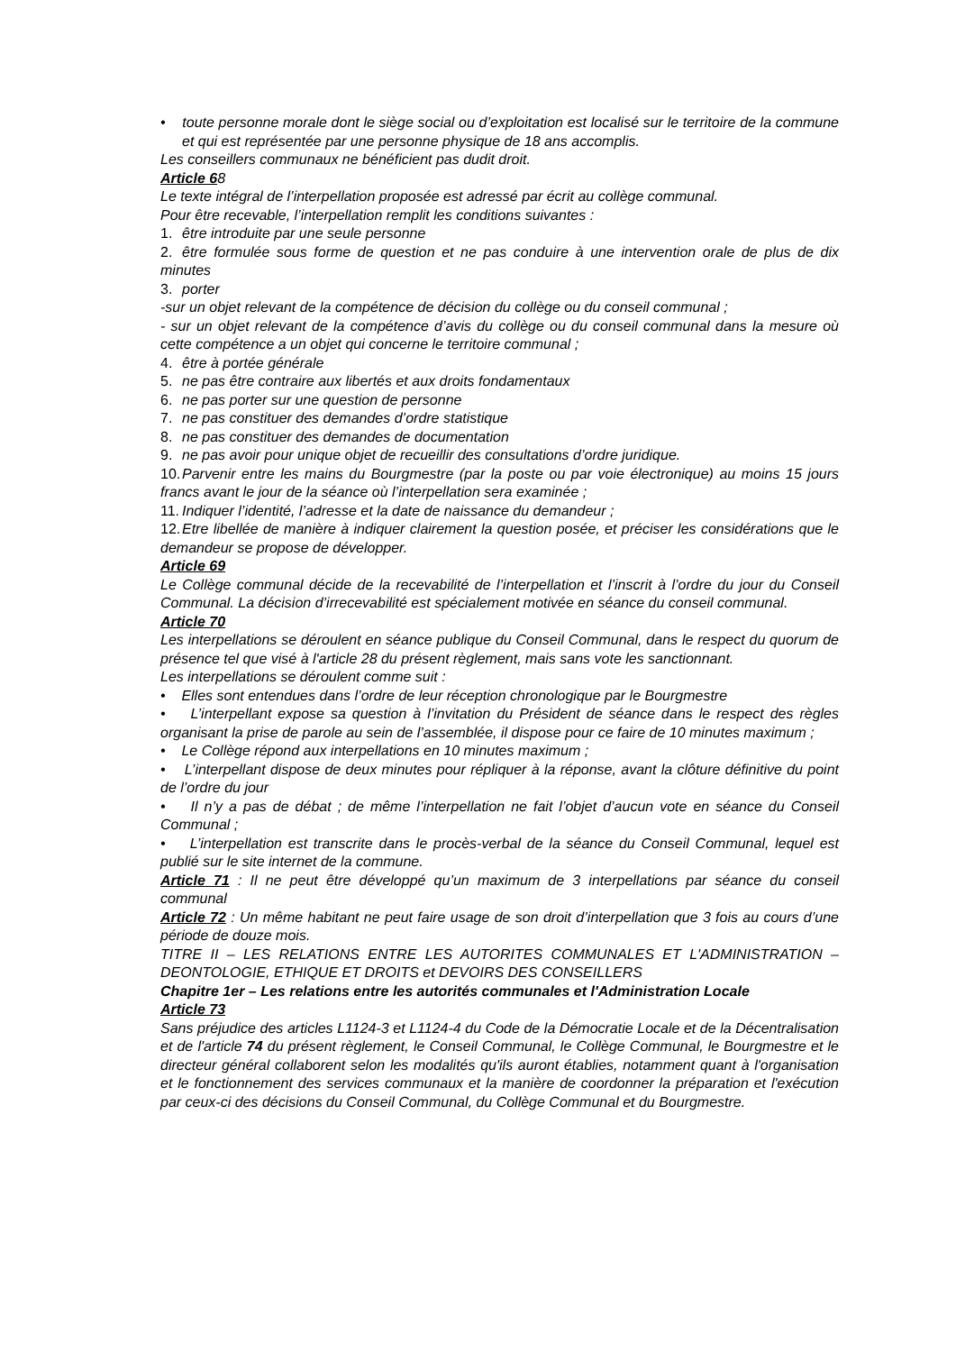• toute personne morale dont le siège social ou d’exploitation est localisé sur le territoire de la commune et qui est représentée par une personne physique de 18 ans accomplis.
Les conseillers communaux ne bénéficient pas dudit droit.
Article 68
Le texte intégral de l’interpellation proposée est adressé par écrit au collège communal.
Pour être recevable, l’interpellation remplit les conditions suivantes :
1. être introduite par une seule personne
2. être formulée sous forme de question et ne pas conduire à une intervention orale de plus de dix minutes
3. porter
-sur un objet relevant de la compétence de décision du collège ou du conseil communal ;
- sur un objet relevant de la compétence d’avis du collège ou du conseil communal dans la mesure où cette compétence a un objet qui concerne le territoire communal ;
4. être à portée générale
5. ne pas être contraire aux libertés et aux droits fondamentaux
6. ne pas porter sur une question de personne
7. ne pas constituer des demandes d’ordre statistique
8. ne pas constituer des demandes de documentation
9. ne pas avoir pour unique objet de recueillir des consultations d’ordre juridique.
10. Parvenir entre les mains du Bourgmestre (par la poste ou par voie électronique) au moins 15 jours francs avant le jour de la séance où l’interpellation sera examinée ;
11. Indiquer l’identité, l’adresse et la date de naissance du demandeur ;
12. Etre libellée de manière à indiquer clairement la question posée, et préciser les considérations que le demandeur se propose de développer.
Article 69
Le Collège communal décide de la recevabilité de l’interpellation et l’inscrit à l’ordre du jour du Conseil Communal. La décision d’irrecevabilité est spécialement motivée en séance du conseil communal.
Article 70
Les interpellations se déroulent en séance publique du Conseil Communal, dans le respect du quorum de présence tel que visé à l'article 28 du présent règlement, mais sans vote les sanctionnant.
Les interpellations se déroulent comme suit :
• Elles sont entendues dans l’ordre de leur réception chronologique par le Bourgmestre
• L’interpellant expose sa question à l’invitation du Président de séance dans le respect des règles organisant la prise de parole au sein de l’assemblée, il dispose pour ce faire de 10 minutes maximum ;
• Le Collège répond aux interpellations en 10 minutes maximum ;
• L’interpellant dispose de deux minutes pour répliquer à la réponse, avant la clôture définitive du point de l’ordre du jour
• Il n’y a pas de débat ; de même l’interpellation ne fait l’objet d’aucun vote en séance du Conseil Communal ;
• L’interpellation est transcrite dans le procès-verbal de la séance du Conseil Communal, lequel est publié sur le site internet de la commune.
Article 71 : Il ne peut être développé qu’un maximum de 3 interpellations par séance du conseil communal
Article 72 : Un même habitant ne peut faire usage de son droit d’interpellation que 3 fois au cours d’une période de douze mois.
TITRE II – LES RELATIONS ENTRE LES AUTORITES COMMUNALES ET L'ADMINISTRATION – DEONTOLOGIE, ETHIQUE ET DROITS et DEVOIRS DES CONSEILLERS
Chapitre 1er – Les relations entre les autorités communales et l'Administration Locale
Article 73
Sans préjudice des articles L1124-3 et L1124-4 du Code de la Démocratie Locale et de la Décentralisation et de l'article 74 du présent règlement, le Conseil Communal, le Collège Communal, le Bourgmestre et le directeur général collaborent selon les modalités qu'ils auront établies, notamment quant à l'organisation et le fonctionnement des services communaux et la manière de coordonner la préparation et l'exécution par ceux-ci des décisions du Conseil Communal, du Collège Communal et du Bourgmestre.